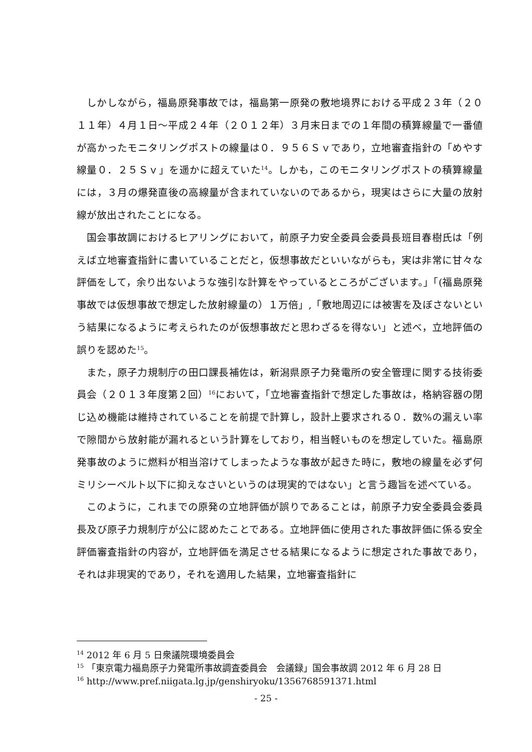しかしながら，福島原発事故では，福島第一原発の敷地境界における平成２３年（２０１１年）４月１日～平成２４年（２０１２年）３月末日までの１年間の積算線量で一番値が高かったモニタリングポストの線量は０．９５６Ｓｖであり，立地審査指針の「めやす線量０．２５Ｓｖ」を遥かに超えていた<sup>14</sup>。しかも，このモニタリングポストの積算線量には，３月の爆発直後の高線量が含まれていないのであるから，現実はさらに大量の放射線が放出されたことになる。
国会事故調におけるヒアリングにおいて，前原子力安全委員会委員長班目春樹氏は「例えば立地審査指針に書いていることだと，仮想事故だといいながらも，実は非常に甘々な評価をして，余り出ないような強引な計算をやっているところがございます。」「(福島原発事故では仮想事故で想定した放射線量の）１万倍」,「敷地周辺には被害を及ぼさないという結果になるように考えられたのが仮想事故だと思わざるを得ない」と述べ，立地評価の誤りを認めた<sup>15</sup>。
また，原子力規制庁の田口課長補佐は，新潟県原子力発電所の安全管理に関する技術委員会（２０１３年度第２回）<sup>16</sup>において，「立地審査指針で想定した事故は，格納容器の閉じ込め機能は維持されていることを前提で計算し，設計上要求される０．数%の漏えい率で隙間から放射能が漏れるという計算をしており，相当軽いものを想定していた。福島原発事故のように燃料が相当溶けてしまったような事故が起きた時に，敷地の線量を必ず何ミリシーベルト以下に抑えなさいというのは現実的ではない」と言う趣旨を述べている。
このように，これまでの原発の立地評価が誤りであることは，前原子力安全委員会委員長及び原子力規制庁が公に認めたことである。立地評価に使用された事故評価に係る安全評価審査指針の内容が，立地評価を満足させる結果になるように想定された事故であり，それは非現実的であり，それを適用した結果，立地審査指針に
<sup>14</sup> 2012 年 6 月 5 日衆議院環境委員会
<sup>15</sup> 「東京電力福島原子力発電所事故調査委員会　会議録」国会事故調 2012 年 6 月 28 日
<sup>16</sup> http://www.pref.niigata.lg.jp/genshiryoku/1356768591371.html
- 25 -